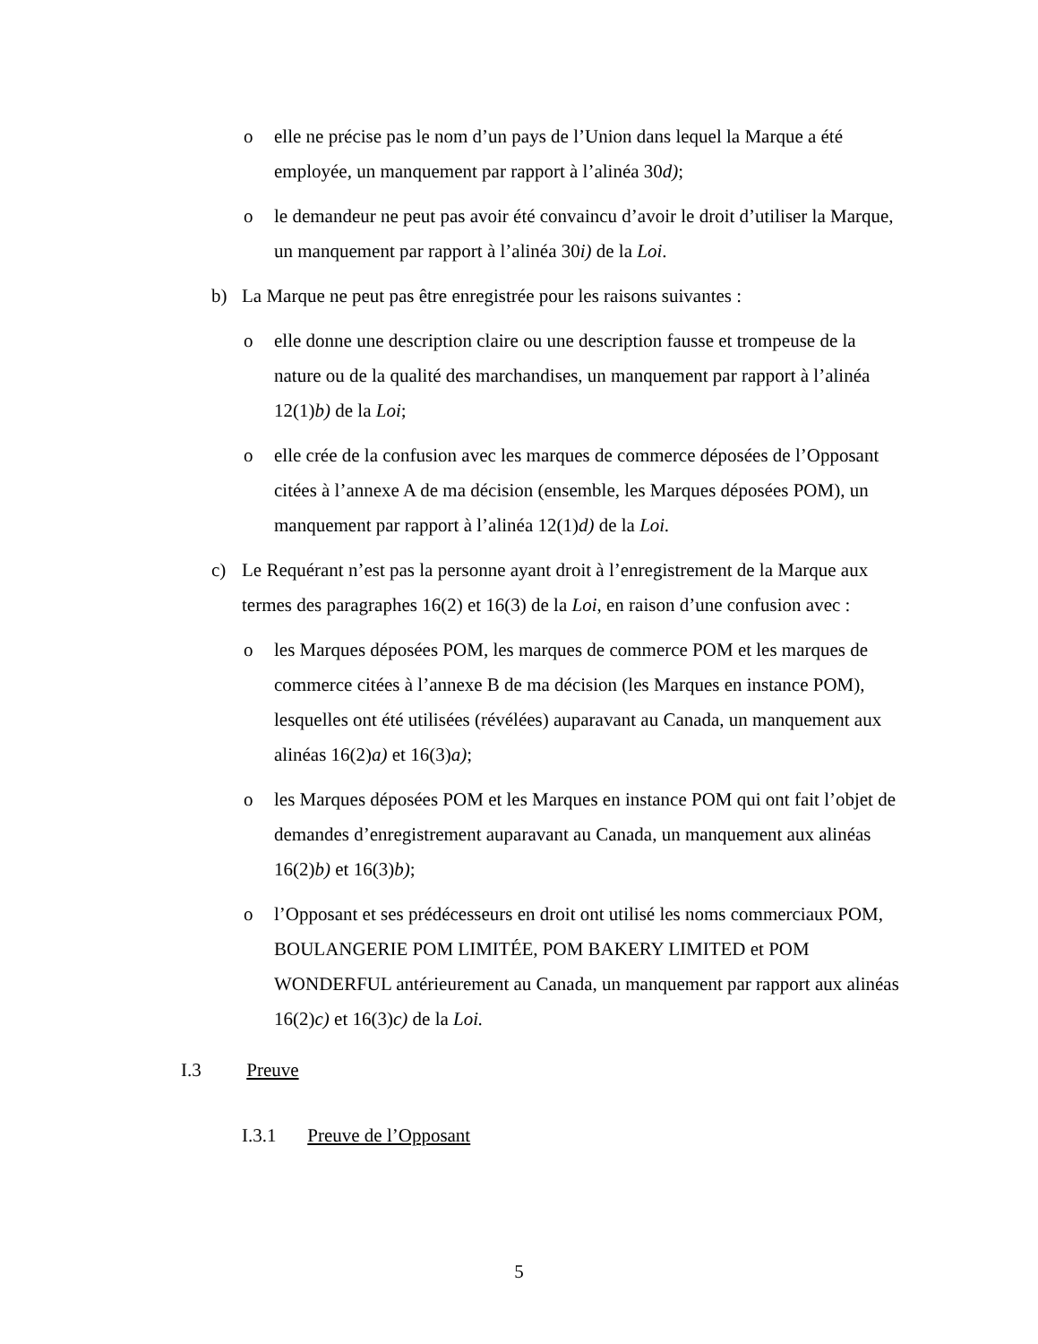o elle ne précise pas le nom d’un pays de l’Union dans lequel la Marque a été employée, un manquement par rapport à l’alinéa 30d);
o le demandeur ne peut pas avoir été convaincu d’avoir le droit d’utiliser la Marque, un manquement par rapport à l’alinéa 30i) de la Loi.
b) La Marque ne peut pas être enregistrée pour les raisons suivantes :
o elle donne une description claire ou une description fausse et trompeuse de la nature ou de la qualité des marchandises, un manquement par rapport à l’alinéa 12(1)b) de la Loi;
o elle crée de la confusion avec les marques de commerce déposées de l’Opposant citées à l’annexe A de ma décision (ensemble, les Marques déposées POM), un manquement par rapport à l’alinéa 12(1)d) de la Loi.
c) Le Requérant n’est pas la personne ayant droit à l’enregistrement de la Marque aux termes des paragraphes 16(2) et 16(3) de la Loi, en raison d’une confusion avec :
o les Marques déposées POM, les marques de commerce POM et les marques de commerce citées à l’annexe B de ma décision (les Marques en instance POM), lesquelles ont été utilisées (révélées) auparavant au Canada, un manquement aux alinéas 16(2)a) et 16(3)a);
o les Marques déposées POM et les Marques en instance POM qui ont fait l’objet de demandes d’enregistrement auparavant au Canada, un manquement aux alinéas 16(2)b) et 16(3)b);
o l’Opposant et ses prédécesseurs en droit ont utilisé les noms commerciaux POM, BOULANGERIE POM LIMITÉE, POM BAKERY LIMITED et POM WONDERFUL antérieurement au Canada, un manquement par rapport aux alinéas 16(2)c) et 16(3)c) de la Loi.
I.3 Preuve
I.3.1 Preuve de l’Opposant
5